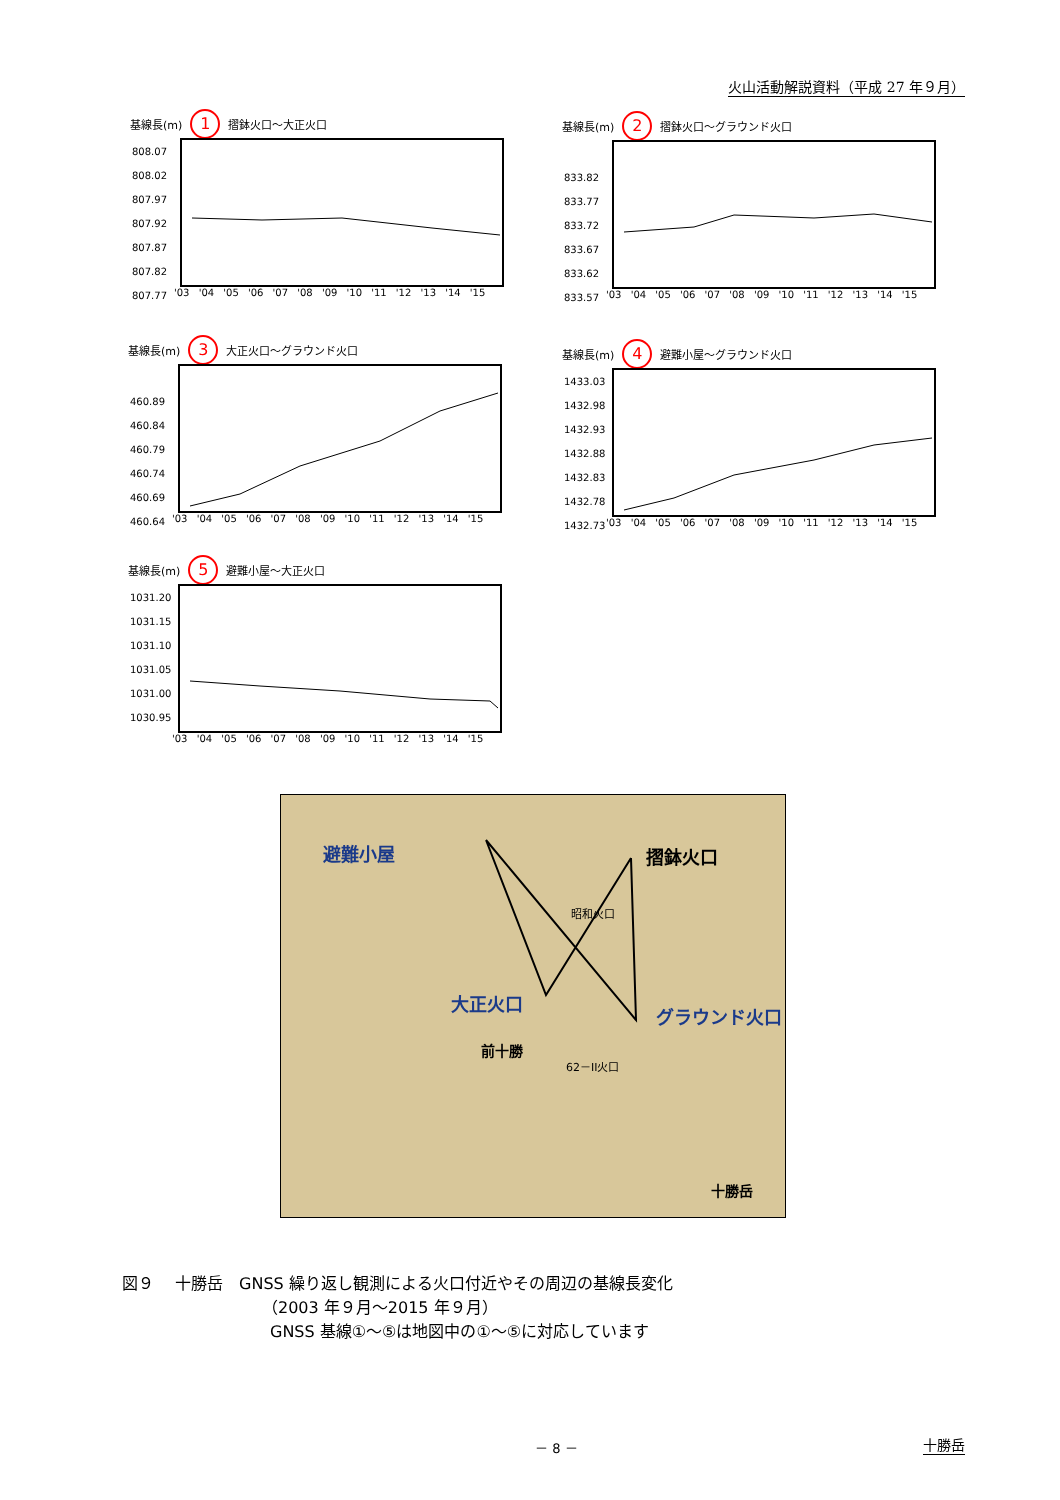火山活動解説資料（平成 27 年９月）
基線長(m) 1 摺鉢火口～大正火口
808.07
808.02
807.97
807.92
807.87
807.82
807.77
'03 '04 '05 '06 '07 '08 '09 '10 '11 '12 '13 '14 '15
基線長(m) 2 摺鉢火口～グラウンド火口
833.82
833.77
833.72
833.67
833.62
833.57
'03 '04 '05 '06 '07 '08 '09 '10 '11 '12 '13 '14 '15
基線長(m) 3 大正火口～グラウンド火口
460.89
460.84
460.79
460.74
460.69
460.64
'03 '04 '05 '06 '07 '08 '09 '10 '11 '12 '13 '14 '15
基線長(m) 4 避難小屋～グラウンド火口
1433.03
1432.98
1432.93
1432.88
1432.83
1432.78
1432.73
'03 '04 '05 '06 '07 '08 '09 '10 '11 '12 '13 '14 '15
基線長(m) 5 避難小屋～大正火口
1031.20
1031.15
1031.10
1031.05
1031.00
1030.95
'03 '04 '05 '06 '07 '08 '09 '10 '11 '12 '13 '14 '15
避難小屋 摺鉢火口
大正火口
グラウンド火口
前十勝
十勝岳
昭和火口
62－II火口
図９　 十勝岳　GNSS 繰り返し観測による火口付近やその周辺の基線長変化
（2003 年９月～2015 年９月）
GNSS 基線①～⑤は地図中の①～⑤に対応しています
－ 8 － 十勝岳